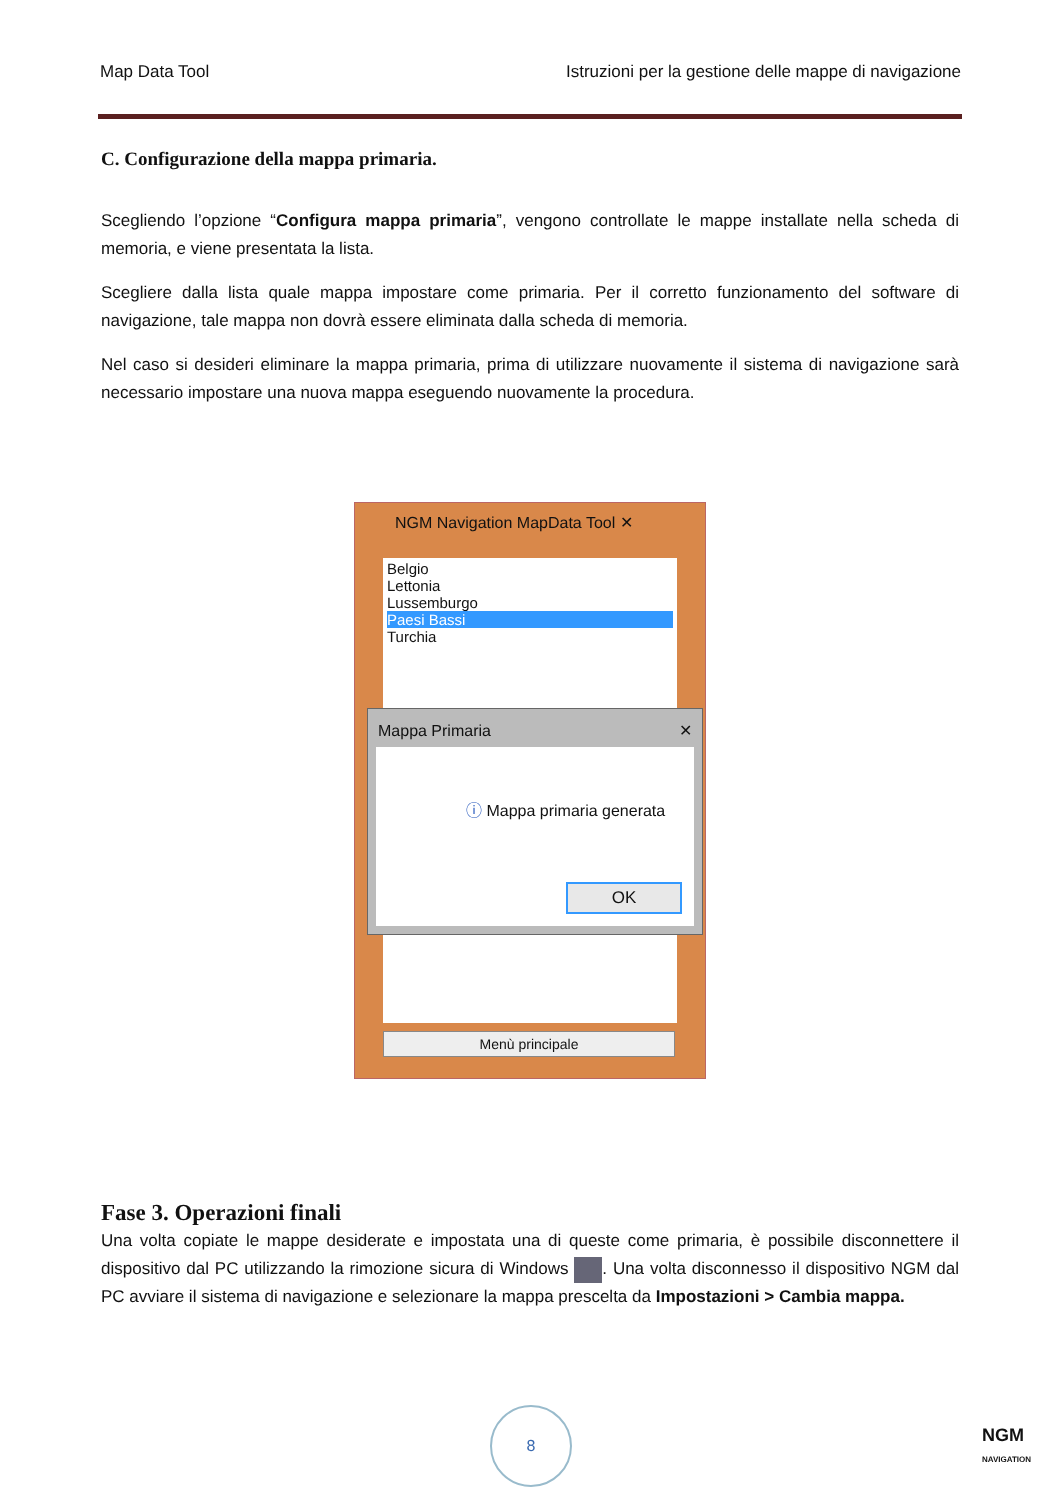Map Data Tool Istruzioni per la gestione delle mappe di navigazione
C. Configurazione della mappa primaria.
Scegliendo l’opzione “Configura mappa primaria”, vengono controllate le mappe installate nella scheda di memoria, e viene presentata la lista.
Scegliere dalla lista quale mappa impostare come primaria. Per il corretto funzionamento del software di navigazione, tale mappa non dovrà essere eliminata dalla scheda di memoria.
Nel caso si desideri eliminare la mappa primaria, prima di utilizzare nuovamente il sistema di navigazione sarà necessario impostare una nuova mappa eseguendo nuovamente la procedura.
NGM Navigation MapData Tool ✕
Belgio
Lettonia
Lussemburgo
Paesi Bassi
Turchia
Mappa Primaria ✕
ⓘ Mappa primaria generata
OK
Menù principale
Fase 3. Operazioni finali
Una volta copiate le mappe desiderate e impostata una di queste come primaria, è possibile disconnettere il dispositivo dal PC utilizzando la rimozione sicura di Windows . Una volta disconnesso il dispositivo NGM dal PC avviare il sistema di navigazione e selezionare la mappa prescelta da Impostazioni > Cambia mappa.
8
NGM
NAVIGATION